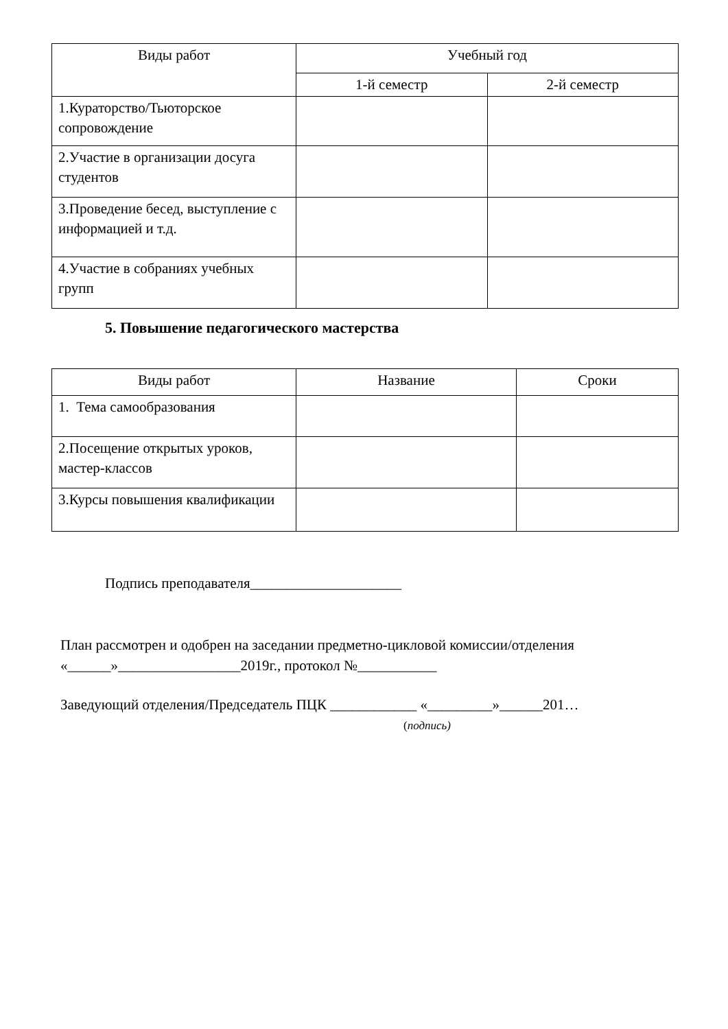| Виды работ | Учебный год | |
| --- | --- | --- |
| | 1-й семестр | 2-й семестр |
| 1.Кураторство/Тьюторское сопровождение | | |
| 2.Участие в организации досуга студентов | | |
| 3.Проведение бесед, выступление с информацией и т.д. | | |
| 4.Участие в собраниях учебных групп | | |
5. Повышение педагогического мастерства
| Виды работ | Название | Сроки |
| --- | --- | --- |
| 1. Тема самообразования | | |
| 2.Посещение открытых уроков, мастер-классов | | |
| 3.Курсы повышения квалификации | | |
Подпись преподавателя_____________________
План рассмотрен и одобрен на заседании предметно-цикловой комиссии/отделения
«______»_________________2019г., протокол №___________
Заведующий отделения/Председатель ПЦК ____________ «_________»______201…
(подпись)